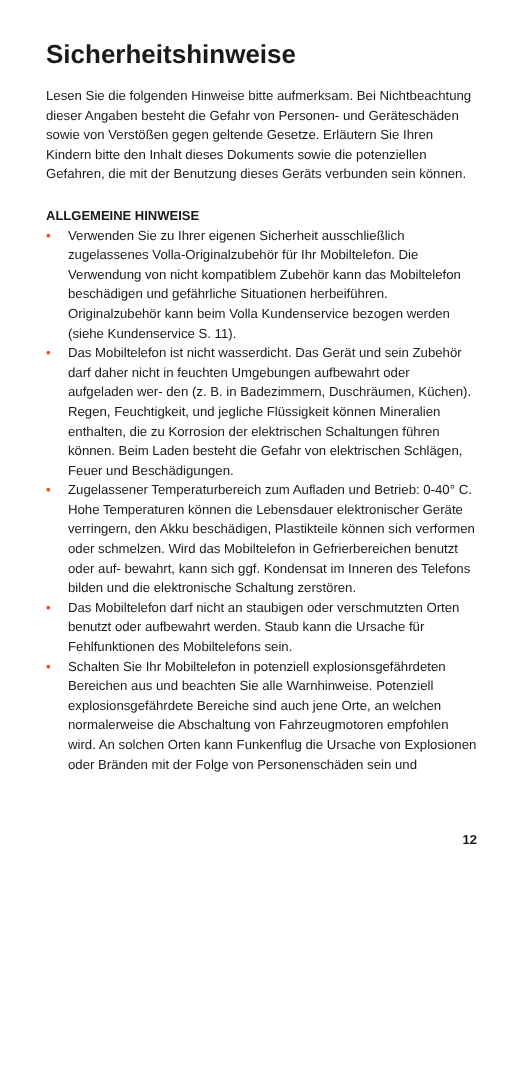Sicherheitshinweise
Lesen Sie die folgenden Hinweise bitte aufmerksam. Bei Nichtbeachtung dieser Angaben besteht die Gefahr von Personen- und Geräteschäden sowie von Verstößen gegen geltende Gesetze. Erläutern Sie Ihren Kindern bitte den Inhalt dieses Dokuments sowie die potenziellen Gefahren, die mit der Benutzung dieses Geräts verbunden sein können.
ALLGEMEINE HINWEISE
• Verwenden Sie zu Ihrer eigenen Sicherheit ausschließlich zugelassenes Volla-Originalzubehör für Ihr Mobiltelefon. Die Verwendung von nicht kompatiblem Zubehör kann das Mobiltelefon beschädigen und gefährliche Situationen herbeiführen. Originalzubehör kann beim Volla Kundenservice bezogen werden (siehe Kundenservice S. 11).
• Das Mobiltelefon ist nicht wasserdicht. Das Gerät und sein Zubehör darf daher nicht in feuchten Umgebungen aufbewahrt oder aufgeladen wer- den (z. B. in Badezimmern, Duschräumen, Küchen). Regen, Feuchtigkeit, und jegliche Flüssigkeit können Mineralien enthalten, die zu Korrosion der elektrischen Schaltungen führen können. Beim Laden besteht die Gefahr von elektrischen Schlägen, Feuer und Beschädigungen.
• Zugelassener Temperaturbereich zum Aufladen und Betrieb: 0-40° C. Hohe Temperaturen können die Lebensdauer elektronischer Geräte verringern, den Akku beschädigen, Plastikteile können sich verformen oder schmelzen. Wird das Mobiltelefon in Gefrierbereichen benutzt oder auf- bewahrt, kann sich ggf. Kondensat im Inneren des Telefons bilden und die elektronische Schaltung zerstören.
• Das Mobiltelefon darf nicht an staubigen oder verschmutzten Orten benutzt oder aufbewahrt werden. Staub kann die Ursache für Fehlfunktionen des Mobiltelefons sein.
• Schalten Sie Ihr Mobiltelefon in potenziell explosionsgefährdeten Bereichen aus und beachten Sie alle Warnhinweise. Potenziell explosionsgefährdete Bereiche sind auch jene Orte, an welchen normalerweise die Abschaltung von Fahrzeugmotoren empfohlen wird. An solchen Orten kann Funkenflug die Ursache von Explosionen oder Bränden mit der Folge von Personenschäden sein und
12